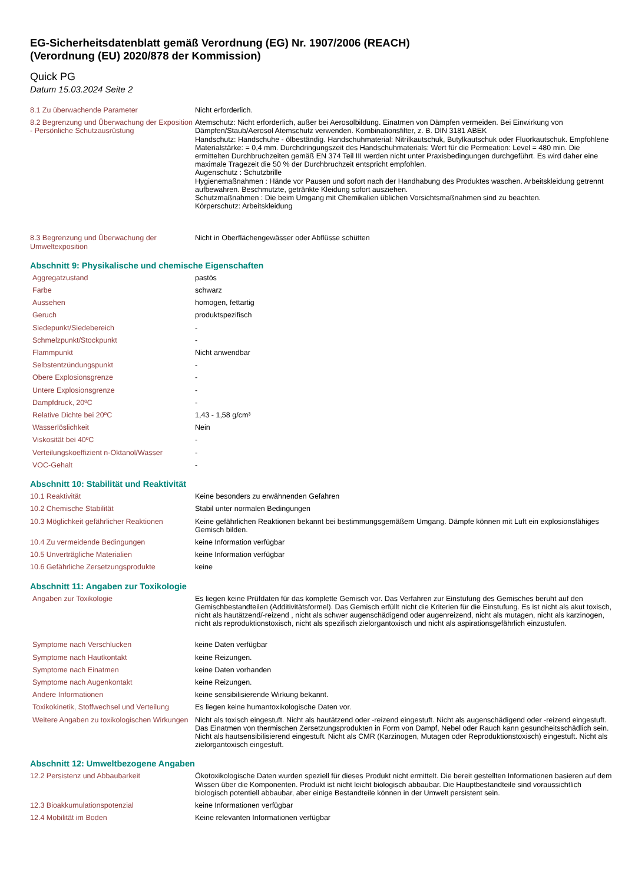EG-Sicherheitsdatenblatt gemäß Verordnung (EG) Nr. 1907/2006 (REACH)
(Verordnung (EU) 2020/878 der Kommission)
Quick PG
Datum 15.03.2024 Seite 2
| 8.1 Zu überwachende Parameter | Nicht erforderlich. |
| 8.2 Begrenzung und Überwachung der Exposition - Persönliche Schutzausrüstung | Atemschutz: Nicht erforderlich, außer bei Aerosolbildung. Einatmen von Dämpfen vermeiden. Bei Einwirkung von Dämpfen/Staub/Aerosol Atemschutz verwenden. Kombinationsfilter, z. B. DIN 3181 ABEK Handschutz: Handschuhe - ölbeständig. Handschuhmaterial: Nitrilkautschuk, Butylkautschuk oder Fluorkautschuk. Empfohlene Materialstärke: = 0,4 mm. Durchdringungszeit des Handschuhmaterials: Wert für die Permeation: Level = 480 min. Die ermittelten Durchbruchzeiten gemäß EN 374 Teil III werden nicht unter Praxisbedingungen durchgeführt. Es wird daher eine maximale Tragezeit die 50 % der Durchbruchzeit entspricht empfohlen. Augenschutz : Schutzbrille Hygienemaßnahmen : Hände vor Pausen und sofort nach der Handhabung des Produktes waschen. Arbeitskleidung getrennt aufbewahren. Beschmutzte, getränkte Kleidung sofort ausziehen. Schutzmaßnahmen : Die beim Umgang mit Chemikalien üblichen Vorsichtsmaßnahmen sind zu beachten. Körperschutz: Arbeitskleidung |
| 8.3 Begrenzung und Überwachung der Umweltexposition | Nicht in Oberflächengewässer oder Abflüsse schütten |
Abschnitt 9: Physikalische und chemische Eigenschaften
| Aggregatzustand | pastös |
| Farbe | schwarz |
| Aussehen | homogen, fettartig |
| Geruch | produktspezifisch |
| Siedepunkt/Siedebereich | - |
| Schmelzpunkt/Stockpunkt | - |
| Flammpunkt | Nicht anwendbar |
| Selbstentzündungspunkt | - |
| Obere Explosionsgrenze | - |
| Untere Explosionsgrenze | - |
| Dampfdruck, 20ºC | - |
| Relative Dichte bei 20ºC | 1,43 - 1,58 g/cm³ |
| Wasserlöslichkeit | Nein |
| Viskosität bei 40ºC | - |
| Verteilungskoeffizient n-Oktanol/Wasser | - |
| VOC-Gehalt | - |
Abschnitt 10: Stabilität und Reaktivität
| 10.1 Reaktivität | Keine besonders zu erwähnenden Gefahren |
| 10.2 Chemische Stabilität | Stabil unter normalen Bedingungen |
| 10.3 Möglichkeit gefährlicher Reaktionen | Keine gefährlichen Reaktionen bekannt bei bestimmungsgemäßem Umgang. Dämpfe können mit Luft ein explosionsfähiges Gemisch bilden. |
| 10.4 Zu vermeidende Bedingungen | keine Information verfügbar |
| 10.5 Unverträgliche Materialien | keine Information verfügbar |
| 10.6 Gefährliche Zersetzungsprodukte | keine |
Abschnitt 11: Angaben zur Toxikologie
| Angaben zur Toxikologie | Es liegen keine Prüfdaten für das komplette Gemisch vor. Das Verfahren zur Einstufung des Gemisches beruht auf den Gemischbestandteilen (Additivitätsformel). Das Gemisch erfüllt nicht die Kriterien für die Einstufung. Es ist nicht als akut toxisch, nicht als hautätzend/-reizend , nicht als schwer augenschädigend oder augenreizend, nicht als mutagen, nicht als karzinogen, nicht als reproduktionstoxisch, nicht als spezifisch zielorgantoxisch und nicht als aspirationsgefährlich einzustufen. |
| Symptome nach Verschlucken | keine Daten verfügbar |
| Symptome nach Hautkontakt | keine Reizungen. |
| Symptome nach Einatmen | keine Daten vorhanden |
| Symptome nach Augenkontakt | keine Reizungen. |
| Andere Informationen | keine sensibilisierende Wirkung bekannt. |
| Toxikokinetik, Stoffwechsel und Verteilung | Es liegen keine humantoxikologische Daten vor. |
| Weitere Angaben zu toxikologischen Wirkungen | Nicht als toxisch eingestuft. Nicht als hautätzend oder -reizend eingestuft. Nicht als augenschädigend oder -reizend eingestuft. Das Einatmen von thermischen Zersetzungsprodukten in Form von Dampf, Nebel oder Rauch kann gesundheitsschädlich sein. Nicht als hautsensibilisierend eingestuft. Nicht als CMR (Karzinogen, Mutagen oder Reproduktionstoxisch) eingestuft. Nicht als zielorgantoxisch eingestuft. |
Abschnitt 12: Umweltbezogene Angaben
| 12.2 Persistenz und Abbaubarkeit | Ökotoxikologische Daten wurden speziell für dieses Produkt nicht ermittelt. Die bereit gestellten Informationen basieren auf dem Wissen über die Komponenten. Produkt ist nicht leicht biologisch abbaubar. Die Hauptbestandteile sind voraussichtlich biologisch potentiell abbaubar, aber einige Bestandteile können in der Umwelt persistent sein. |
| 12.3 Bioakkumulationspotenzial | keine Informationen verfügbar |
| 12.4 Mobilität im Boden | Keine relevanten Informationen verfügbar |